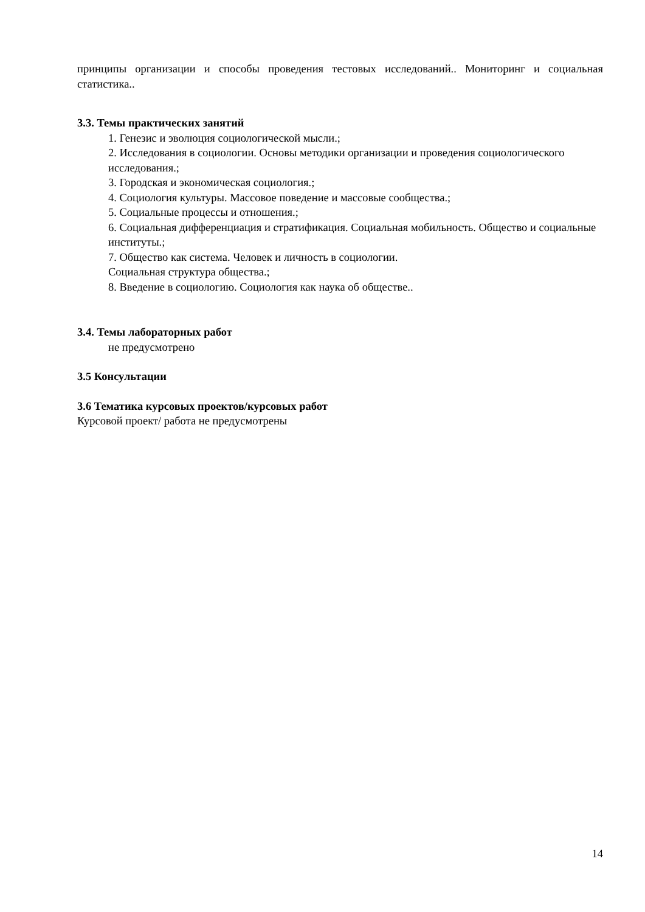принципы организации и способы проведения тестовых исследований.. Мониторинг и социальная статистика..
3.3. Темы практических занятий
1. Генезис и эволюция социологической мысли.;
2. Исследования в социологии. Основы методики организации и проведения социологического исследования.;
3. Городская и экономическая социология.;
4. Социология культуры. Массовое поведение и массовые сообщества.;
5. Социальные процессы и отношения.;
6. Социальная дифференциация и стратификация. Социальная мобильность. Общество и социальные институты.;
7. Общество как система. Человек и личность в социологии.
Социальная структура общества.;
8. Введение в социологию. Социология как наука об обществе..
3.4. Темы лабораторных работ
не предусмотрено
3.5 Консультации
3.6 Тематика курсовых проектов/курсовых работ
Курсовой проект/ работа не предусмотрены
14